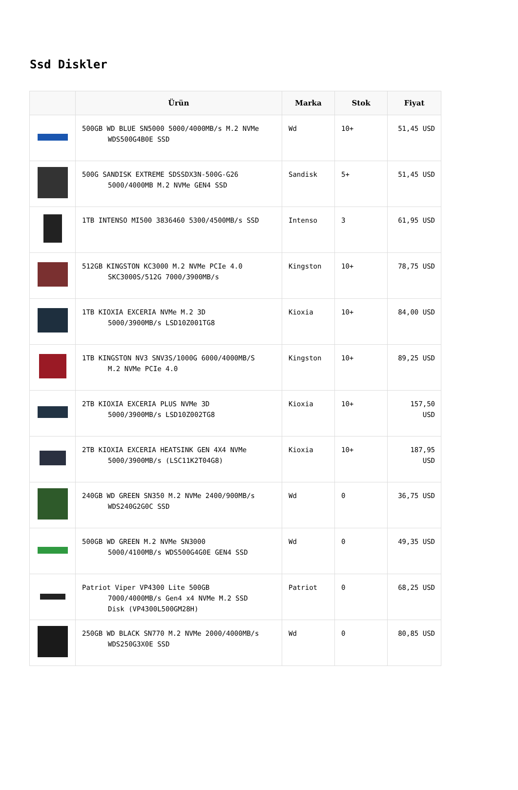Ssd Diskler
| | Ürün | Marka | Stok | Fiyat |
| --- | --- | --- | --- | --- |
| | 500GB WD BLUE SN5000 5000/4000MB/s M.2 NVMe WDS500G4B0E SSD | Wd | 10+ | 51,45 USD |
| | 500G SANDISK EXTREME SDSSDX3N-500G-G26 5000/4000MB M.2 NVMe GEN4 SSD | Sandisk | 5+ | 51,45 USD |
| | 1TB INTENSO MI500 3836460 5300/4500MB/s SSD | Intenso | 3 | 61,95 USD |
| | 512GB KINGSTON KC3000 M.2 NVMe PCIe 4.0 SKC3000S/512G 7000/3900MB/s | Kingston | 10+ | 78,75 USD |
| | 1TB KIOXIA EXCERIA NVMe M.2 3D 5000/3900MB/s LSD10Z001TG8 | Kioxia | 10+ | 84,00 USD |
| | 1TB KINGSTON NV3 SNV3S/1000G 6000/4000MB/S M.2 NVMe PCIe 4.0 | Kingston | 10+ | 89,25 USD |
| | 2TB KIOXIA EXCERIA PLUS NVMe 3D 5000/3900MB/s LSD10Z002TG8 | Kioxia | 10+ | 157,50 USD |
| | 2TB KIOXIA EXCERIA HEATSINK GEN 4X4 NVMe 5000/3900MB/s (LSC11K2T04G8) | Kioxia | 10+ | 187,95 USD |
| | 240GB WD GREEN SN350 M.2 NVMe 2400/900MB/s WDS240G2G0C SSD | Wd | 0 | 36,75 USD |
| | 500GB WD GREEN M.2 NVMe SN3000 5000/4100MB/s WDS500G4G0E GEN4 SSD | Wd | 0 | 49,35 USD |
| | Patriot Viper VP4300 Lite 500GB 7000/4000MB/s Gen4 x4 NVMe M.2 SSD Disk (VP4300L500GM28H) | Patriot | 0 | 68,25 USD |
| | 250GB WD BLACK SN770 M.2 NVMe 2000/4000MB/s WDS250G3X0E SSD | Wd | 0 | 80,85 USD |